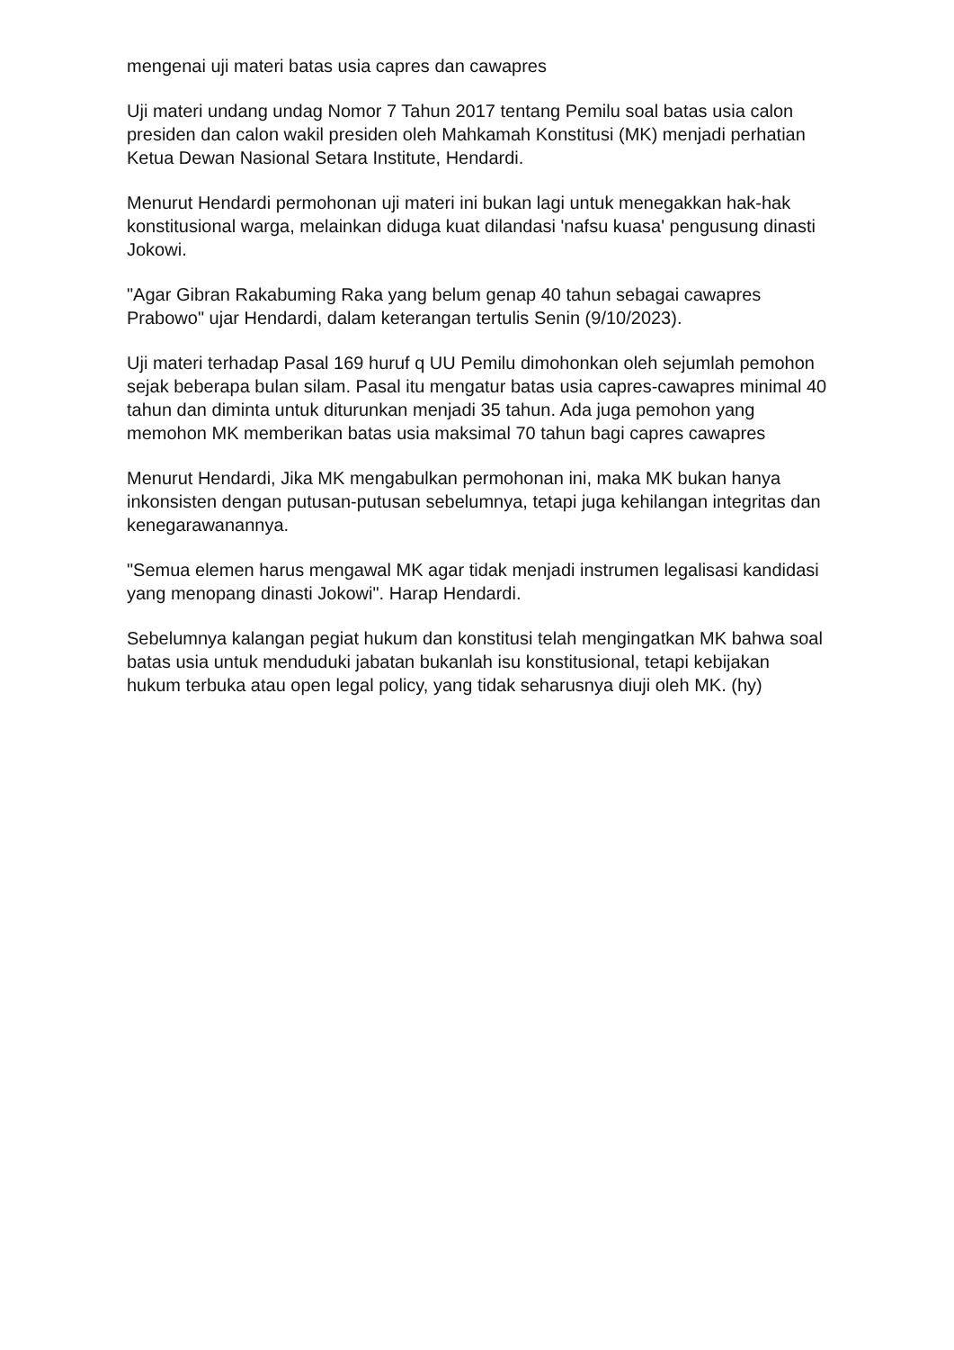mengenai uji materi batas usia capres dan cawapres
Uji materi undang undag Nomor 7 Tahun 2017 tentang Pemilu soal batas usia calon presiden dan calon wakil presiden oleh Mahkamah Konstitusi (MK) menjadi perhatian Ketua Dewan Nasional Setara Institute, Hendardi.
Menurut Hendardi permohonan uji materi ini bukan lagi untuk menegakkan hak-hak konstitusional warga, melainkan diduga kuat dilandasi 'nafsu kuasa' pengusung dinasti Jokowi.
"Agar Gibran Rakabuming Raka yang belum genap 40 tahun sebagai cawapres Prabowo" ujar Hendardi, dalam keterangan tertulis Senin (9/10/2023).
Uji materi terhadap Pasal 169 huruf q UU Pemilu dimohonkan oleh sejumlah pemohon sejak beberapa bulan silam. Pasal itu mengatur batas usia capres-cawapres minimal 40 tahun dan diminta untuk diturunkan menjadi 35 tahun. Ada juga pemohon yang memohon MK memberikan batas usia maksimal 70 tahun bagi capres cawapres
Menurut Hendardi, Jika MK mengabulkan permohonan ini, maka MK bukan hanya inkonsisten dengan putusan-putusan sebelumnya, tetapi juga kehilangan integritas dan kenegarawanannya.
"Semua elemen harus mengawal MK agar tidak menjadi instrumen legalisasi kandidasi yang menopang dinasti Jokowi". Harap Hendardi.
Sebelumnya kalangan pegiat hukum dan konstitusi telah mengingatkan MK bahwa soal batas usia untuk menduduki jabatan bukanlah isu konstitusional, tetapi kebijakan hukum terbuka atau open legal policy, yang tidak seharusnya diuji oleh MK. (hy)